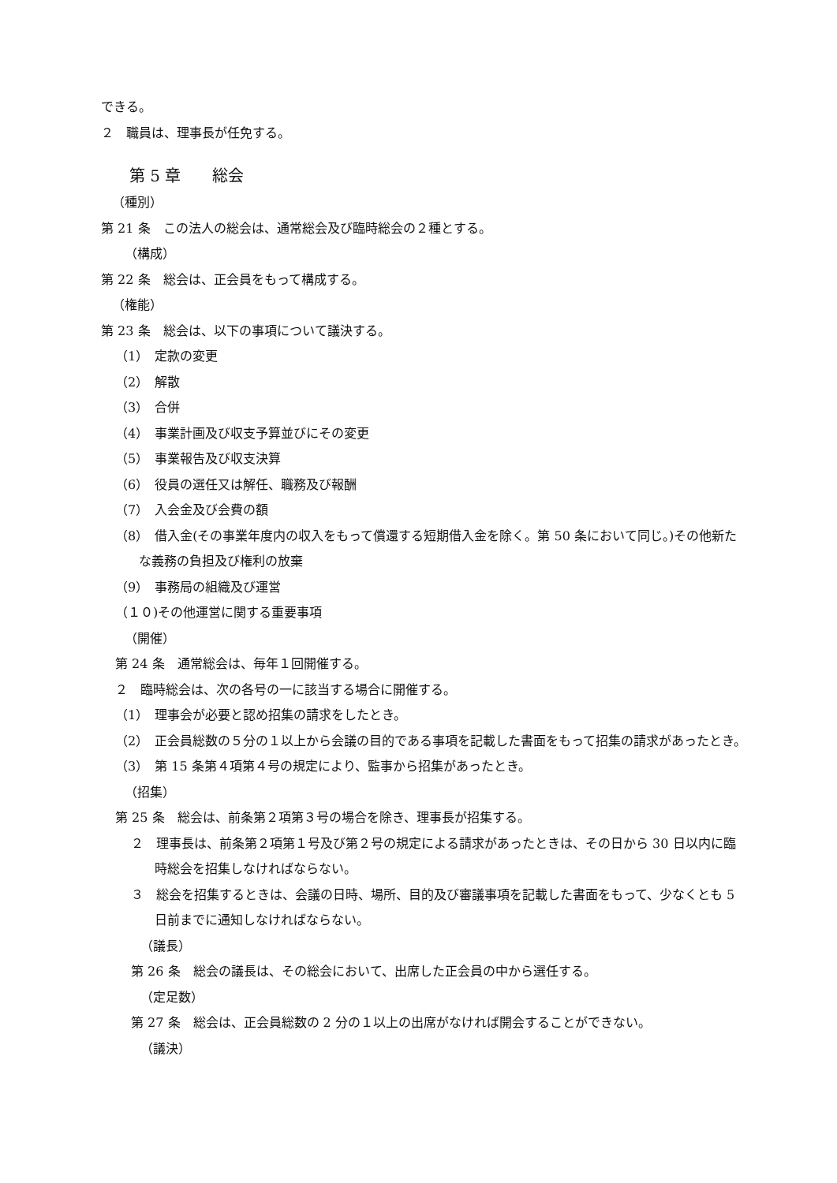できる。
２　職員は、理事長が任免する。
第 5 章　　総会
（種別）
第 21 条　この法人の総会は、通常総会及び臨時総会の２種とする。
（構成）
第 22 条　総会は、正会員をもって構成する。
（権能）
第 23 条　総会は、以下の事項について議決する。
（1）　定款の変更
（2）　解散
（3）　合併
（4）　事業計画及び収支予算並びにその変更
（5）　事業報告及び収支決算
（6）　役員の選任又は解任、職務及び報酬
（7）　入会金及び会費の額
（8）　借入金(その事業年度内の収入をもって償還する短期借入金を除く。第 50 条において同じ。)その他新たな義務の負担及び権利の放棄
（9）　事務局の組織及び運営
（１０)その他運営に関する重要事項
（開催）
第 24 条　通常総会は、毎年１回開催する。
２　臨時総会は、次の各号の一に該当する場合に開催する。
（1）　理事会が必要と認め招集の請求をしたとき。
（2）　正会員総数の５分の１以上から会議の目的である事項を記載した書面をもって招集の請求があったとき。
（3）　第 15 条第４項第４号の規定により、監事から招集があったとき。
（招集）
第 25 条　総会は、前条第２項第３号の場合を除き、理事長が招集する。
２　理事長は、前条第２項第１号及び第２号の規定による請求があったときは、その日から 30 日以内に臨時総会を招集しなければならない。
３　総会を招集するときは、会議の日時、場所、目的及び審議事項を記載した書面をもって、少なくとも 5 日前までに通知しなければならない。
（議長）
第 26 条　総会の議長は、その総会において、出席した正会員の中から選任する。
（定足数）
第 27 条　総会は、正会員総数の 2 分の１以上の出席がなければ開会することができない。
（議決）